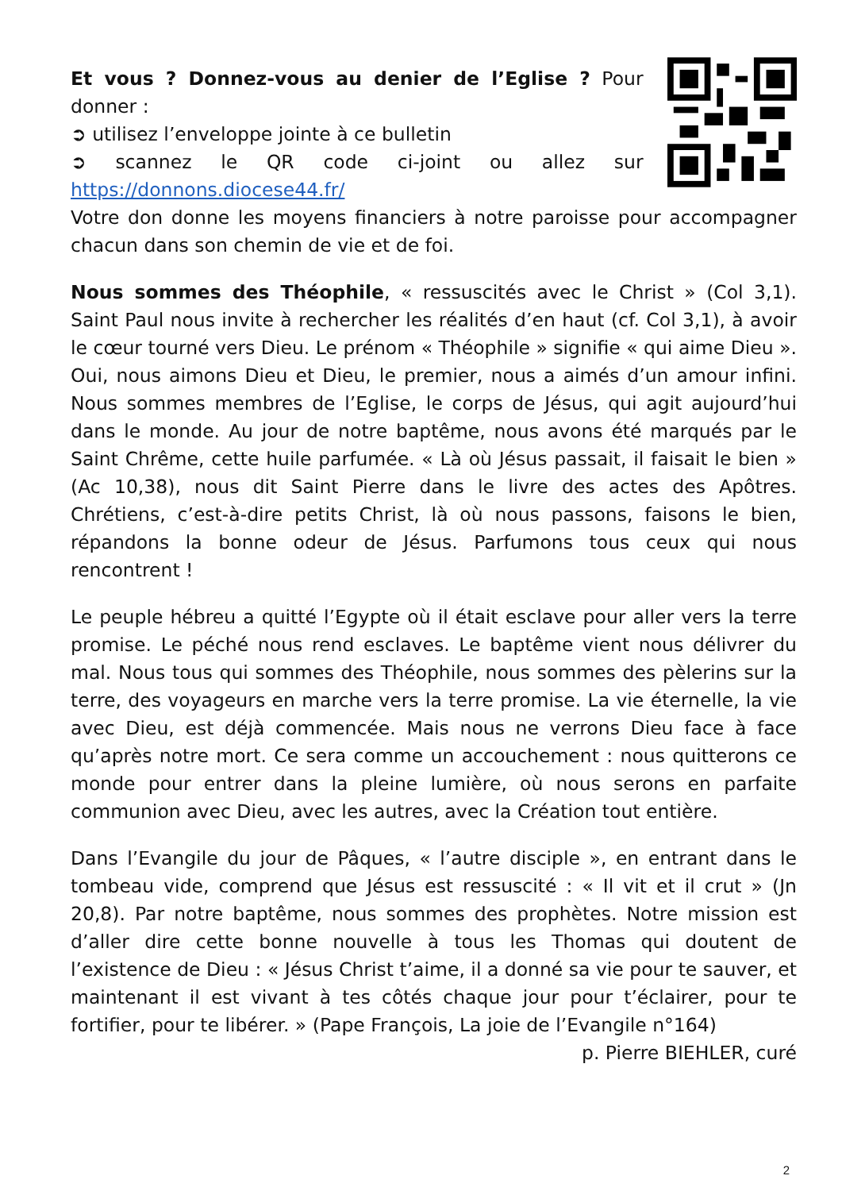Et vous ? Donnez-vous au denier de l’Eglise ? Pour donner :
➲ utilisez l’enveloppe jointe à ce bulletin
➲ scannez le QR code ci-joint ou allez sur https://donnons.diocese44.fr/
Votre don donne les moyens financiers à notre paroisse pour accompagner chacun dans son chemin de vie et de foi.
Nous sommes des Théophile, « ressuscités avec le Christ » (Col 3,1). Saint Paul nous invite à rechercher les réalités d’en haut (cf. Col 3,1), à avoir le cœur tourné vers Dieu. Le prénom « Théophile » signifie « qui aime Dieu ». Oui, nous aimons Dieu et Dieu, le premier, nous a aimés d’un amour infini. Nous sommes membres de l’Eglise, le corps de Jésus, qui agit aujourd’hui dans le monde. Au jour de notre baptême, nous avons été marqués par le Saint Chrême, cette huile parfumée. « Là où Jésus passait, il faisait le bien » (Ac 10,38), nous dit Saint Pierre dans le livre des actes des Apôtres. Chrétiens, c’est-à-dire petits Christ, là où nous passons, faisons le bien, répandons la bonne odeur de Jésus. Parfumons tous ceux qui nous rencontrent !
Le peuple hébreu a quitté l’Egypte où il était esclave pour aller vers la terre promise. Le péché nous rend esclaves. Le baptême vient nous délivrer du mal. Nous tous qui sommes des Théophile, nous sommes des pèlerins sur la terre, des voyageurs en marche vers la terre promise. La vie éternelle, la vie avec Dieu, est déjà commencée. Mais nous ne verrons Dieu face à face qu’après notre mort. Ce sera comme un accouchement : nous quitterons ce monde pour entrer dans la pleine lumière, où nous serons en parfaite communion avec Dieu, avec les autres, avec la Création tout entière.
Dans l’Evangile du jour de Pâques, « l’autre disciple », en entrant dans le tombeau vide, comprend que Jésus est ressuscité : « Il vit et il crut » (Jn 20,8). Par notre baptême, nous sommes des prophètes. Notre mission est d’aller dire cette bonne nouvelle à tous les Thomas qui doutent de l’existence de Dieu : « Jésus Christ t’aime, il a donné sa vie pour te sauver, et maintenant il est vivant à tes côtés chaque jour pour t’éclairer, pour te fortifier, pour te libérer. » (Pape François, La joie de l’Evangile n°164)
p. Pierre BIEHLER, curé
2